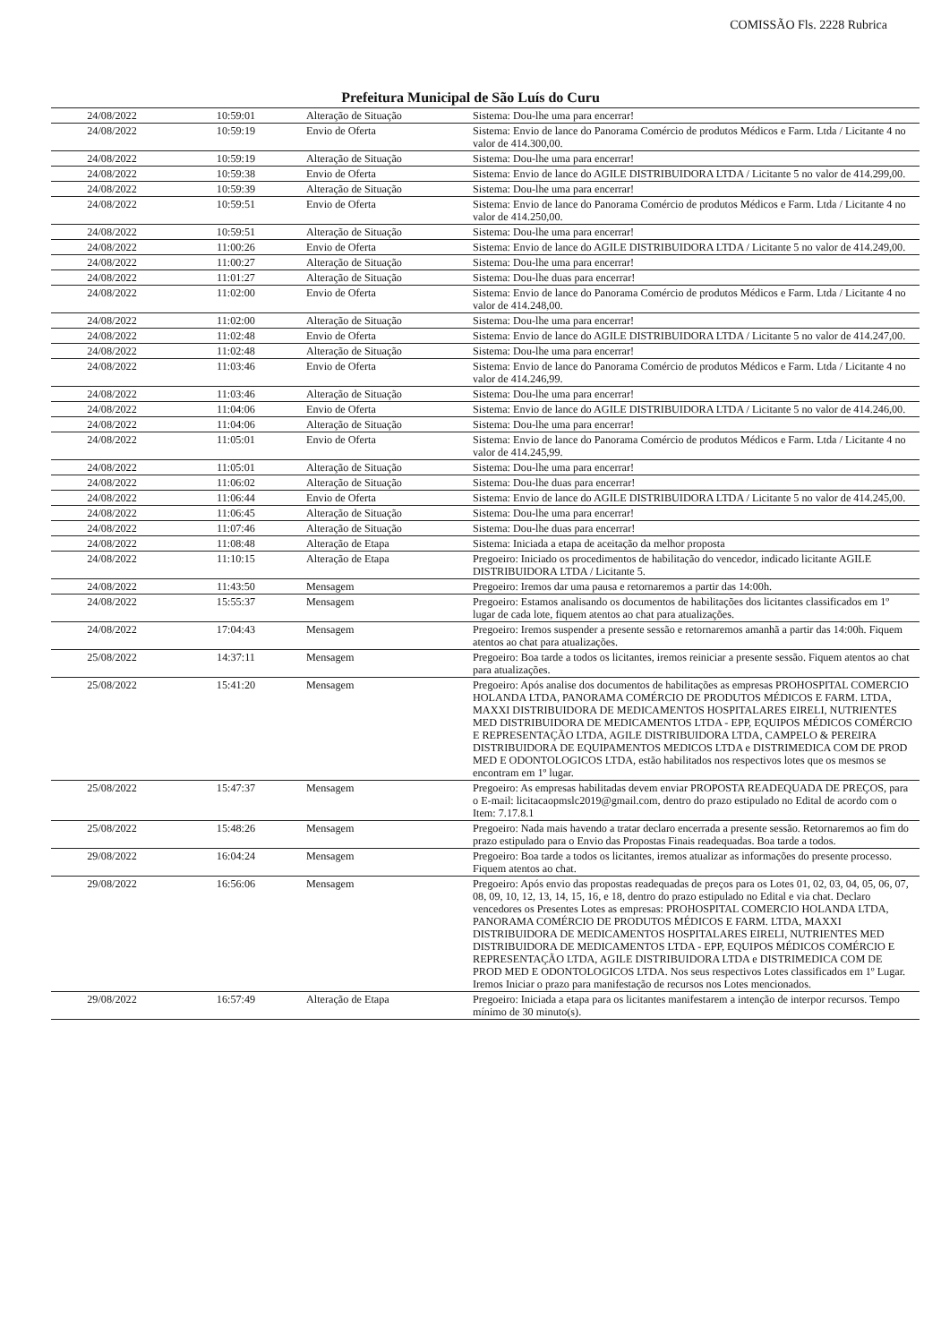COMISSÃO Fls. 2228 Rubrica
Prefeitura Municipal de São Luís do Curu
| 24/08/2022 | 10:59:01 | Alteração de Situação | Sistema: Dou-lhe uma para encerrar! |
| 24/08/2022 | 10:59:19 | Envio de Oferta | Sistema: Envio de lance do Panorama Comércio de produtos Médicos e Farm. Ltda / Licitante 4 no valor de 414.300,00. |
| 24/08/2022 | 10:59:19 | Alteração de Situação | Sistema: Dou-lhe uma para encerrar! |
| 24/08/2022 | 10:59:38 | Envio de Oferta | Sistema: Envio de lance do AGILE DISTRIBUIDORA LTDA / Licitante 5 no valor de 414.299,00. |
| 24/08/2022 | 10:59:39 | Alteração de Situação | Sistema: Dou-lhe uma para encerrar! |
| 24/08/2022 | 10:59:51 | Envio de Oferta | Sistema: Envio de lance do Panorama Comércio de produtos Médicos e Farm. Ltda / Licitante 4 no valor de 414.250,00. |
| 24/08/2022 | 10:59:51 | Alteração de Situação | Sistema: Dou-lhe uma para encerrar! |
| 24/08/2022 | 11:00:26 | Envio de Oferta | Sistema: Envio de lance do AGILE DISTRIBUIDORA LTDA / Licitante 5 no valor de 414.249,00. |
| 24/08/2022 | 11:00:27 | Alteração de Situação | Sistema: Dou-lhe uma para encerrar! |
| 24/08/2022 | 11:01:27 | Alteração de Situação | Sistema: Dou-lhe duas para encerrar! |
| 24/08/2022 | 11:02:00 | Envio de Oferta | Sistema: Envio de lance do Panorama Comércio de produtos Médicos e Farm. Ltda / Licitante 4 no valor de 414.248,00. |
| 24/08/2022 | 11:02:00 | Alteração de Situação | Sistema: Dou-lhe uma para encerrar! |
| 24/08/2022 | 11:02:48 | Envio de Oferta | Sistema: Envio de lance do AGILE DISTRIBUIDORA LTDA / Licitante 5 no valor de 414.247,00. |
| 24/08/2022 | 11:02:48 | Alteração de Situação | Sistema: Dou-lhe uma para encerrar! |
| 24/08/2022 | 11:03:46 | Envio de Oferta | Sistema: Envio de lance do Panorama Comércio de produtos Médicos e Farm. Ltda / Licitante 4 no valor de 414.246,99. |
| 24/08/2022 | 11:03:46 | Alteração de Situação | Sistema: Dou-lhe uma para encerrar! |
| 24/08/2022 | 11:04:06 | Envio de Oferta | Sistema: Envio de lance do AGILE DISTRIBUIDORA LTDA / Licitante 5 no valor de 414.246,00. |
| 24/08/2022 | 11:04:06 | Alteração de Situação | Sistema: Dou-lhe uma para encerrar! |
| 24/08/2022 | 11:05:01 | Envio de Oferta | Sistema: Envio de lance do Panorama Comércio de produtos Médicos e Farm. Ltda / Licitante 4 no valor de 414.245,99. |
| 24/08/2022 | 11:05:01 | Alteração de Situação | Sistema: Dou-lhe uma para encerrar! |
| 24/08/2022 | 11:06:02 | Alteração de Situação | Sistema: Dou-lhe duas para encerrar! |
| 24/08/2022 | 11:06:44 | Envio de Oferta | Sistema: Envio de lance do AGILE DISTRIBUIDORA LTDA / Licitante 5 no valor de 414.245,00. |
| 24/08/2022 | 11:06:45 | Alteração de Situação | Sistema: Dou-lhe uma para encerrar! |
| 24/08/2022 | 11:07:46 | Alteração de Situação | Sistema: Dou-lhe duas para encerrar! |
| 24/08/2022 | 11:08:48 | Alteração de Etapa | Sistema: Iniciada a etapa de aceitação da melhor proposta |
| 24/08/2022 | 11:10:15 | Alteração de Etapa | Pregoeiro: Iniciado os procedimentos de habilitação do vencedor, indicado licitante AGILE DISTRIBUIDORA LTDA / Licitante 5. |
| 24/08/2022 | 11:43:50 | Mensagem | Pregoeiro: Iremos dar uma pausa e retornaremos a partir das 14:00h. |
| 24/08/2022 | 15:55:37 | Mensagem | Pregoeiro: Estamos analisando os documentos de habilitações dos licitantes classificados em 1º lugar de cada lote, fiquem atentos ao chat para atualizações. |
| 24/08/2022 | 17:04:43 | Mensagem | Pregoeiro: Iremos suspender a presente sessão e retornaremos amanhã a partir das 14:00h. Fiquem atentos ao chat para atualizações. |
| 25/08/2022 | 14:37:11 | Mensagem | Pregoeiro: Boa tarde a todos os licitantes, iremos reiniciar a presente sessão. Fiquem atentos ao chat para atualizações. |
| 25/08/2022 | 15:41:20 | Mensagem | Pregoeiro: Após analise dos documentos de habilitações as empresas PROHOSPITAL COMERCIO HOLANDA LTDA, PANORAMA COMÉRCIO DE PRODUTOS MÉDICOS E FARM. LTDA, MAXXI DISTRIBUIDORA DE MEDICAMENTOS HOSPITALARES EIRELI, NUTRIENTES MED DISTRIBUIDORA DE MEDICAMENTOS LTDA - EPP, EQUIPOS MÉDICOS COMÉRCIO E REPRESENTAÇÃO LTDA, AGILE DISTRIBUIDORA LTDA, CAMPELO & PEREIRA DISTRIBUIDORA DE EQUIPAMENTOS MEDICOS LTDA e DISTRIMEDICA COM DE PROD MED E ODONTOLOGICOS LTDA, estão habilitados nos respectivos lotes que os mesmos se encontram em 1º lugar. |
| 25/08/2022 | 15:47:37 | Mensagem | Pregoeiro: As empresas habilitadas devem enviar PROPOSTA READEQUADA DE PREÇOS, para o E-mail: licitacaopmslc2019@gmail.com, dentro do prazo estipulado no Edital de acordo com o Item: 7.17.8.1 |
| 25/08/2022 | 15:48:26 | Mensagem | Pregoeiro: Nada mais havendo a tratar declaro encerrada a presente sessão. Retornaremos ao fim do prazo estipulado para o Envio das Propostas Finais readequadas. Boa tarde a todos. |
| 29/08/2022 | 16:04:24 | Mensagem | Pregoeiro: Boa tarde a todos os licitantes, iremos atualizar as informações do presente processo. Fiquem atentos ao chat. |
| 29/08/2022 | 16:56:06 | Mensagem | Pregoeiro: Após envio das propostas readequadas de preços para os Lotes 01, 02, 03, 04, 05, 06, 07, 08, 09, 10, 12, 13, 14, 15, 16, e 18, dentro do prazo estipulado no Edital e via chat. Declaro vencedores os Presentes Lotes as empresas: PROHOSPITAL COMERCIO HOLANDA LTDA, PANORAMA COMÉRCIO DE PRODUTOS MÉDICOS E FARM. LTDA, MAXXI DISTRIBUIDORA DE MEDICAMENTOS HOSPITALARES EIRELI, NUTRIENTES MED DISTRIBUIDORA DE MEDICAMENTOS LTDA - EPP, EQUIPOS MÉDICOS COMÉRCIO E REPRESENTAÇÃO LTDA, AGILE DISTRIBUIDORA LTDA e DISTRIMEDICA COM DE PROD MED E ODONTOLOGICOS LTDA. Nos seus respectivos Lotes classificados em 1º Lugar. Iremos Iniciar o prazo para manifestação de recursos nos Lotes mencionados. |
| 29/08/2022 | 16:57:49 | Alteração de Etapa | Pregoeiro: Iniciada a etapa para os licitantes manifestarem a intenção de interpor recursos. Tempo mínimo de 30 minuto(s). |